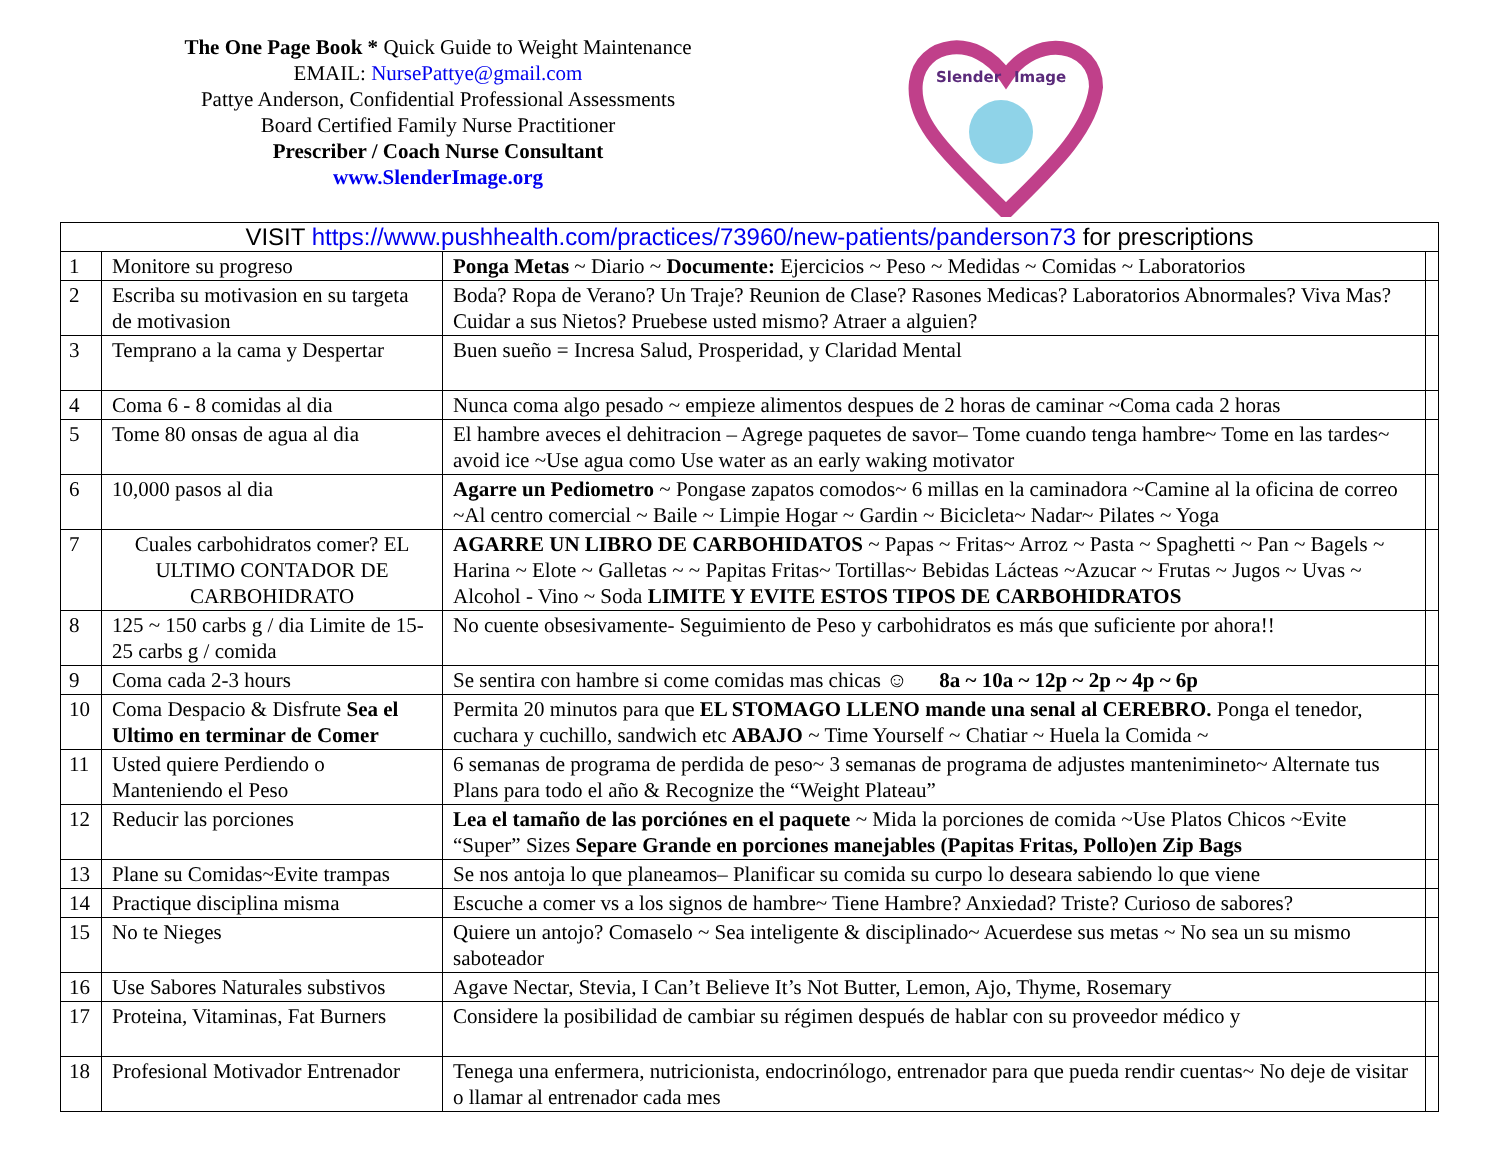The One Page Book * Quick Guide to Weight Maintenance
EMAIL: NursePattye@gmail.com
Pattye Anderson, Confidential Professional Assessments
Board Certified Family Nurse Practitioner
Prescriber / Coach Nurse Consultant
www.SlenderImage.org
Slender
Image
| VISIT https://www.pushhealth.com/practices/73960/new-patients/panderson73 for prescriptions | | | |
| 1 | Monitore su progreso | Ponga Metas ~ Diario ~ Documente: Ejercicios ~ Peso ~ Medidas ~ Comidas ~ Laboratorios | |
| 2 | Escriba su motivasion en su targeta de motivasion | Boda? Ropa de Verano? Un Traje? Reunion de Clase? Rasones Medicas? Laboratorios Abnormales? Viva Mas? Cuidar a sus Nietos? Pruebese usted mismo? Atraer a alguien? | |
| 3 | Temprano a la cama y Despertar | Buen sueño = Incresa Salud, Prosperidad, y Claridad Mental | |
| 4 | Coma 6 - 8 comidas al dia | Nunca coma algo pesado ~ empieze alimentos despues de 2 horas de caminar ~Coma cada 2 horas | |
| 5 | Tome 80 onsas de agua al dia | El hambre aveces el dehitracion – Agrege paquetes de savor– Tome cuando tenga hambre~ Tome en las tardes~ avoid ice ~Use agua como Use water as an early waking motivator | |
| 6 | 10,000 pasos al dia | Agarre un Pediometro ~ Pongase zapatos comodos~ 6 millas en la caminadora ~Camine al la oficina de correo ~Al centro comercial ~ Baile ~ Limpie Hogar ~ Gardin ~ Bicicleta~ Nadar~ Pilates ~ Yoga | |
| 7 | Cuales carbohidratos comer? EL ULTIMO CONTADOR DE CARBOHIDRATO | AGARRE UN LIBRO DE CARBOHIDATOS ~ Papas ~ Fritas~ Arroz ~ Pasta ~ Spaghetti ~ Pan ~ Bagels ~ Harina ~ Elote ~ Galletas ~ ~ Papitas Fritas~ Tortillas~ Bebidas Lácteas ~Azucar ~ Frutas ~ Jugos ~ Uvas ~ Alcohol - Vino ~ Soda LIMITE Y EVITE ESTOS TIPOS DE CARBOHIDRATOS | |
| 8 | 125 ~ 150 carbs g / dia Limite de 15-25 carbs g / comida | No cuente obsesivamente- Seguimiento de Peso y carbohidratos es más que suficiente por ahora!! | |
| 9 | Coma cada 2-3 hours | Se sentira con hambre si come comidas mas chicas ☺ 8a ~ 10a ~ 12p ~ 2p ~ 4p ~ 6p | |
| 10 | Coma Despacio & Disfrute Sea el Ultimo en terminar de Comer | Permita 20 minutos para que EL STOMAGO LLENO mande una senal al CEREBRO. Ponga el tenedor, cuchara y cuchillo, sandwich etc ABAJO ~ Time Yourself ~ Chatiar ~ Huela la Comida ~ | |
| 11 | Usted quiere Perdiendo o Manteniendo el Peso | 6 semanas de programa de perdida de peso~ 3 semanas de programa de adjustes mantenimineto~ Alternate tus Plans para todo el año & Recognize the “Weight Plateau” | |
| 12 | Reducir las porciones | Lea el tamaño de las porciónes en el paquete ~ Mida la porciones de comida ~Use Platos Chicos ~Evite “Super” Sizes Separe Grande en porciones manejables (Papitas Fritas, Pollo)en Zip Bags | |
| 13 | Plane su Comidas~Evite trampas | Se nos antoja lo que planeamos– Planificar su comida su curpo lo deseara sabiendo lo que viene | |
| 14 | Practique disciplina misma | Escuche a comer vs a los signos de hambre~ Tiene Hambre? Anxiedad? Triste? Curioso de sabores? | |
| 15 | No te Nieges | Quiere un antojo? Comaselo ~ Sea inteligente & disciplinado~ Acuerdese sus metas ~ No sea un su mismo saboteador | |
| 16 | Use Sabores Naturales substivos | Agave Nectar, Stevia, I Can’t Believe It’s Not Butter, Lemon, Ajo, Thyme, Rosemary | |
| 17 | Proteina, Vitaminas, Fat Burners | Considere la posibilidad de cambiar su régimen después de hablar con su proveedor médico y | |
| 18 | Profesional Motivador Entrenador | Tenega una enfermera, nutricionista, endocrinólogo, entrenador para que pueda rendir cuentas~ No deje de visitar o llamar al entrenador cada mes | |